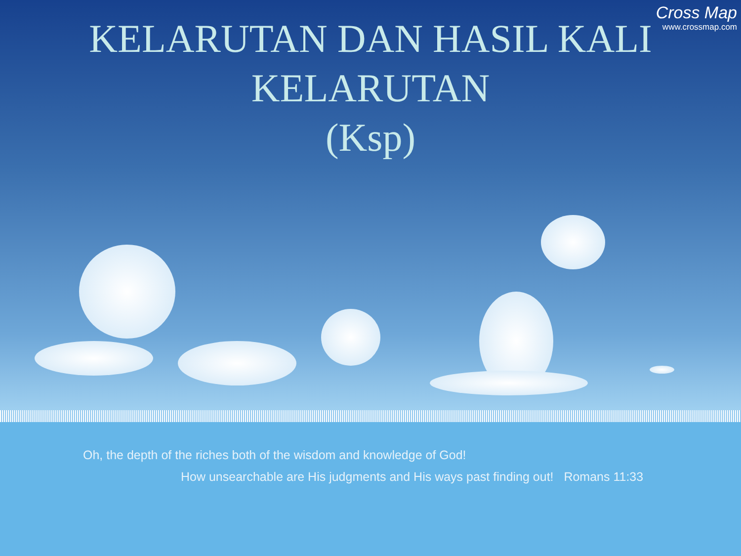Cross Map
www.crossmap.com
KELARUTAN DAN HASIL KALI
KELARUTAN
(Ksp)
Oh, the depth of the riches both of the wisdom and knowledge of God!
How unsearchable are His judgments and His ways past finding out! Romans 11:33